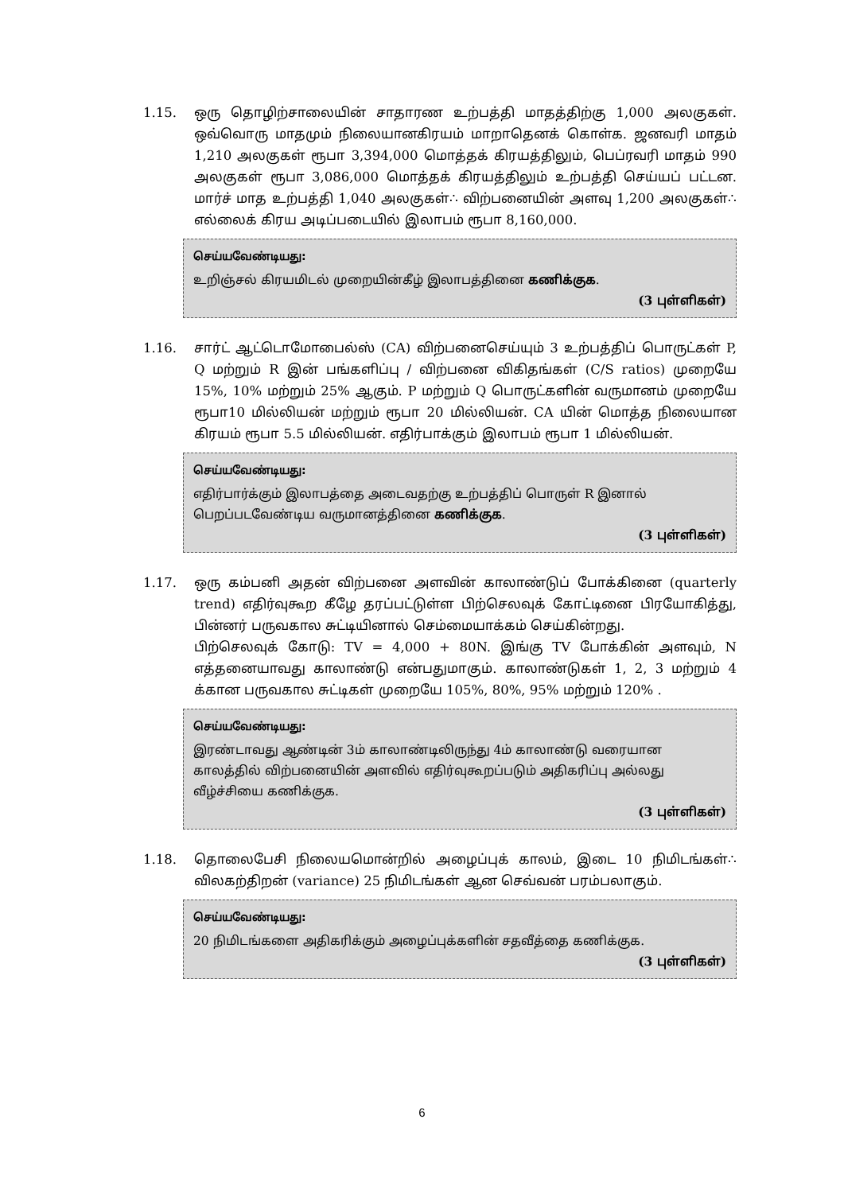1.15. ஒரு தொழிற்சாலையின் சாதாரண உற்பத்தி மாதத்திற்கு 1,000 அலகுகள். ஒவ்வொரு மாதமும் நிலையானகிரயம் மாறாதெனக் கொள்க. ஜனவரி மாதம் 1,210 அலகுகள் ரூபா 3,394,000 மொத்தக் கிரயத்திலும், பெப்ரவரி மாதம் 990 அலகுகள் ரூபா 3,086,000 மொத்தக் கிரயத்திலும் உற்பத்தி செய்யப் பட்டன. மார்ச் மாத உற்பத்தி 1,040 அலகுகள்∴ விற்பனையின் அளவு 1,200 அலகுகள்∴ எல்லைக் கிரய அடிப்படையில் இலாபம் ரூபா 8,160,000.
செய்யவேண்டியது:
உறிஞ்சல் கிரயமிடல் முறையின்கீழ் இலாபத்தினை கணிக்குக.
(3 புள்ளிகள்)
1.16. சார்ட் ஆட்டொமோபைல்ஸ் (CA) விற்பனைசெய்யும் 3 உற்பத்திப் பொருட்கள் P, Q மற்றும் R இன் பங்களிப்பு / விற்பனை விகிதங்கள் (C/S ratios) முறையே 15%, 10% மற்றும் 25% ஆகும். P மற்றும் Q பொருட்களின் வருமானம் முறையே ரூபா10 மில்லியன் மற்றும் ரூபா 20 மில்லியன். CA யின் மொத்த நிலையான கிரயம் ரூபா 5.5 மில்லியன். எதிர்பாக்கும் இலாபம் ரூபா 1 மில்லியன்.
செய்யவேண்டியது:
எதிர்பார்க்கும் இலாபத்தை அடைவதற்கு உற்பத்திப் பொருள் R இனால் பெறப்படவேண்டிய வருமானத்தினை கணிக்குக.
(3 புள்ளிகள்)
1.17. ஒரு கம்பனி அதன் விற்பனை அளவின் காலாண்டுப் போக்கினை (quarterly trend) எதிர்வுகூற கீழே தரப்பட்டுள்ள பிற்செலவுக் கோட்டினை பிரயோகித்து, பின்னர் பருவகால சுட்டியினால் செம்மையாக்கம் செய்கின்றது.
பிற்செலவுக் கோடு: TV = 4,000 + 80N. இங்கு TV போக்கின் அளவும், N எத்தனையாவது காலாண்டு என்பதுமாகும். காலாண்டுகள் 1, 2, 3 மற்றும் 4 க்கான பருவகால சுட்டிகள் முறையே 105%, 80%, 95% மற்றும் 120% .
செய்யவேண்டியது:
இரண்டாவது ஆண்டின் 3ம் காலாண்டிலிருந்து 4ம் காலாண்டு வரையான காலத்தில் விற்பனையின் அளவில் எதிர்வுகூறப்படும் அதிகரிப்பு அல்லது வீழ்ச்சியை கணிக்குக.
(3 புள்ளிகள்)
1.18. தொலைபேசி நிலையமொன்றில் அழைப்புக் காலம், இடை 10 நிமிடங்கள்∴ விலகற்திறன் (variance) 25 நிமிடங்கள் ஆன செவ்வன் பரம்பலாகும்.
செய்யவேண்டியது:
20 நிமிடங்களை அதிகரிக்கும் அழைப்புக்களின் சதவீத்தை கணிக்குக.
(3 புள்ளிகள்)
6